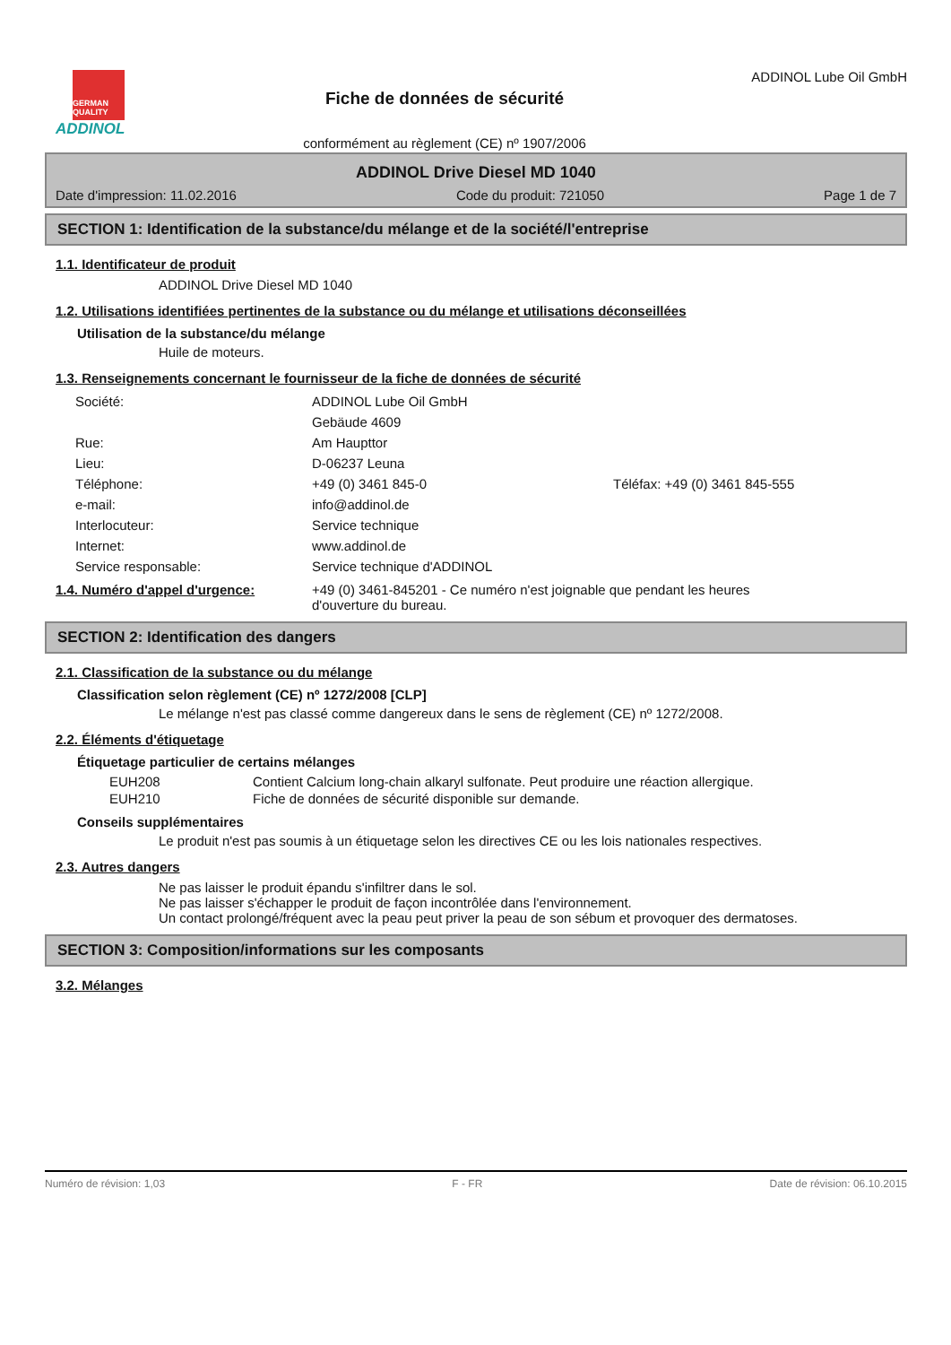GERMAN QUALITY
ADDINOL
Fiche de données de sécurité
conformément au règlement (CE) nº 1907/2006
ADDINOL Lube Oil GmbH
ADDINOL Drive Diesel MD 1040
Date d'impression: 11.02.2016 Code du produit: 721050 Page 1 de 7
SECTION 1: Identification de la substance/du mélange et de la société/l'entreprise
1.1. Identificateur de produit
ADDINOL Drive Diesel MD 1040
1.2. Utilisations identifiées pertinentes de la substance ou du mélange et utilisations déconseillées
Utilisation de la substance/du mélange
Huile de moteurs.
1.3. Renseignements concernant le fournisseur de la fiche de données de sécurité
| Société: | ADDINOL Lube Oil GmbH | |
| | Gebäude 4609 | |
| Rue: | Am Haupttor | |
| Lieu: | D-06237 Leuna | |
| Téléphone: | +49 (0) 3461 845-0 | Téléfax: +49 (0) 3461 845-555 |
| e-mail: | info@addinol.de | |
| Interlocuteur: | Service technique | |
| Internet: | www.addinol.de | |
| Service responsable: | Service technique d'ADDINOL | |
1.4. Numéro d'appel d'urgence: +49 (0) 3461-845201 - Ce numéro n'est joignable que pendant les heures d'ouverture du bureau.
SECTION 2: Identification des dangers
2.1. Classification de la substance ou du mélange
Classification selon règlement (CE) nº 1272/2008 [CLP]
Le mélange n'est pas classé comme dangereux dans le sens de règlement (CE) nº 1272/2008.
2.2. Éléments d'étiquetage
Étiquetage particulier de certains mélanges
| EUH208 | Contient Calcium long-chain alkaryl sulfonate. Peut produire une réaction allergique. |
| EUH210 | Fiche de données de sécurité disponible sur demande. |
Conseils supplémentaires
Le produit n'est pas soumis à un étiquetage selon les directives CE ou les lois nationales respectives.
2.3. Autres dangers
Ne pas laisser le produit épandu s'infiltrer dans le sol.
Ne pas laisser s'échapper le produit de façon incontrôlée dans l'environnement.
Un contact prolongé/fréquent avec la peau peut priver la peau de son sébum et provoquer des dermatoses.
SECTION 3: Composition/informations sur les composants
3.2. Mélanges
Numéro de révision: 1,03 F - FR Date de révision: 06.10.2015